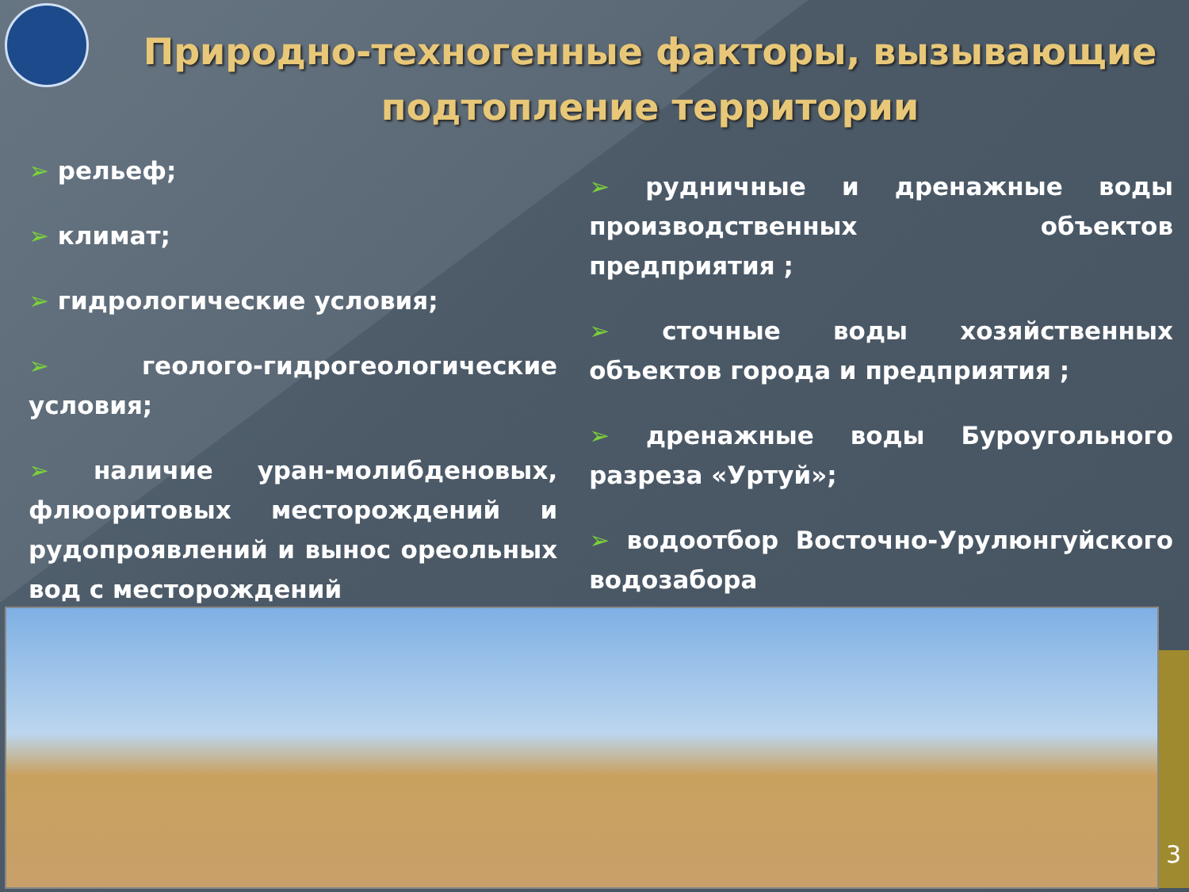Природно-техногенные факторы, вызывающие подтопление территории
➢ рельеф;
➢ климат;
➢ гидрологические условия;
➢ геолого-гидрогеологические условия;
➢ наличие уран-молибденовых, флюоритовых месторождений и рудопроявлений и вынос ореольных вод с месторождений
➢ рудничные и дренажные воды производственных объектов предприятия ;
➢ сточные воды хозяйственных объектов города и предприятия ;
➢ дренажные воды Буроугольного разреза «Уртуй»;
➢ водоотбор Восточно-Урулюнгуйского водозабора
3